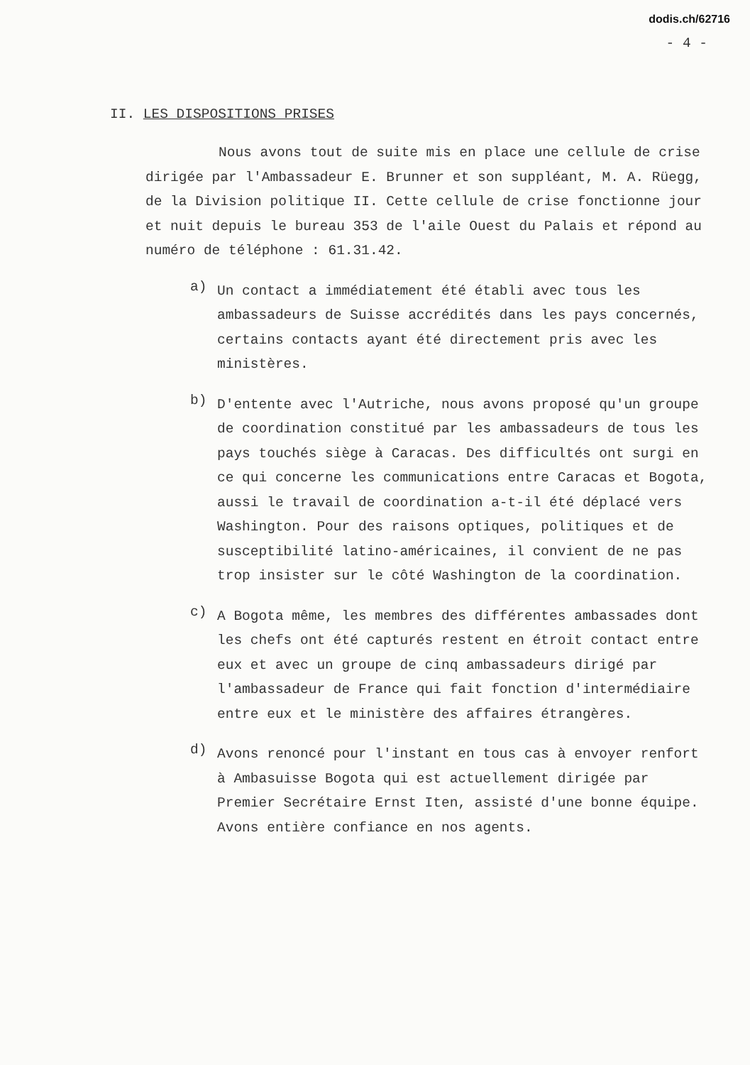dodis.ch/62716
- 4 -
II. LES DISPOSITIONS PRISES
Nous avons tout de suite mis en place une cellule de crise dirigée par l'Ambassadeur E. Brunner et son suppléant, M. A. Rüegg, de la Division politique II. Cette cellule de crise fonctionne jour et nuit depuis le bureau 353 de l'aile Ouest du Palais et répond au numéro de téléphone : 61.31.42.
a)
Un contact a immédiatement été établi avec tous les ambassadeurs de Suisse accrédités dans les pays concernés, certains contacts ayant été directement pris avec les ministères.
b)
D'entente avec l'Autriche, nous avons proposé qu'un groupe de coordination constitué par les ambassadeurs de tous les pays touchés siège à Caracas. Des difficultés ont surgi en ce qui concerne les communications entre Caracas et Bogota, aussi le travail de coordination a-t-il été déplacé vers Washington. Pour des raisons optiques, politiques et de susceptibilité latino-américaines, il convient de ne pas trop insister sur le côté Washington de la coordination.
c)
A Bogota même, les membres des différentes ambassades dont les chefs ont été capturés restent en étroit contact entre eux et avec un groupe de cinq ambassadeurs dirigé par l'ambassadeur de France qui fait fonction d'intermédiaire entre eux et le ministère des affaires étrangères.
d)
Avons renoncé pour l'instant en tous cas à envoyer renfort à Ambasuisse Bogota qui est actuellement dirigée par Premier Secrétaire Ernst Iten, assisté d'une bonne équipe. Avons entière confiance en nos agents.